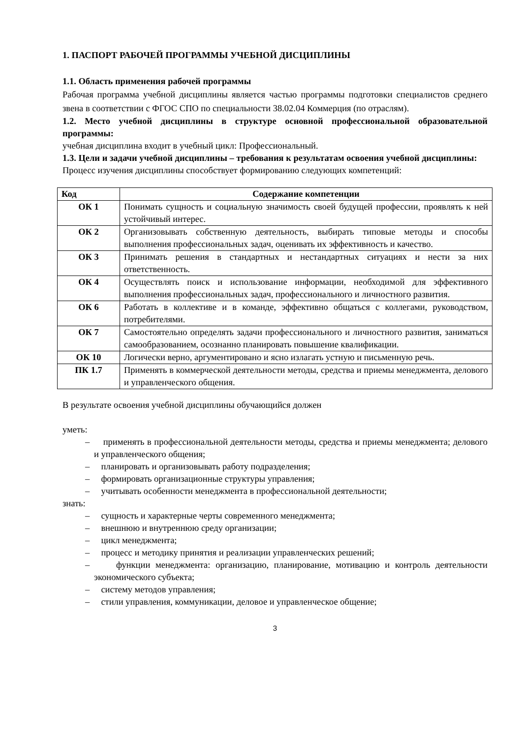1. ПАСПОРТ РАБОЧЕЙ ПРОГРАММЫ УЧЕБНОЙ ДИСЦИПЛИНЫ
1.1. Область применения рабочей программы
Рабочая программа учебной дисциплины является частью программы подготовки специалистов среднего звена в соответствии с ФГОС СПО по специальности 38.02.04 Коммерция (по отраслям).
1.2. Место учебной дисциплины в структуре основной профессиональной образовательной программы:
учебная дисциплина входит в учебный цикл: Профессиональный.
1.3. Цели и задачи учебной дисциплины – требования к результатам освоения учебной дисциплины:
Процесс изучения дисциплины способствует формированию следующих компетенций:
| Код | Содержание компетенции |
| --- | --- |
| ОК 1 | Понимать сущность и социальную значимость своей будущей профессии, проявлять к ней устойчивый интерес. |
| ОК 2 | Организовывать собственную деятельность, выбирать типовые методы и способы выполнения профессиональных задач, оценивать их эффективность и качество. |
| ОК 3 | Принимать решения в стандартных и нестандартных ситуациях и нести за них ответственность. |
| ОК 4 | Осуществлять поиск и использование информации, необходимой для эффективного выполнения профессиональных задач, профессионального и личностного развития. |
| ОК 6 | Работать в коллективе и в команде, эффективно общаться с коллегами, руководством, потребителями. |
| ОК 7 | Самостоятельно определять задачи профессионального и личностного развития, заниматься самообразованием, осознанно планировать повышение квалификации. |
| ОК 10 | Логически верно, аргументировано и ясно излагать устную и письменную речь. |
| ПК 1.7 | Применять в коммерческой деятельности методы, средства и приемы менеджмента, делового и управленческого общения. |
В результате освоения учебной дисциплины обучающийся должен
уметь:
– применять в профессиональной деятельности методы, средства и приемы менеджмента; делового и управленческого общения;
– планировать и организовывать работу подразделения;
– формировать организационные структуры управления;
– учитывать особенности менеджмента в профессиональной деятельности;
знать:
– сущность и характерные черты современного менеджмента;
– внешнюю и внутреннюю среду организации;
– цикл менеджмента;
– процесс и методику принятия и реализации управленческих решений;
– функции менеджмента: организацию, планирование, мотивацию и контроль деятельности экономического субъекта;
– систему методов управления;
– стили управления, коммуникации, деловое и управленческое общение;
3